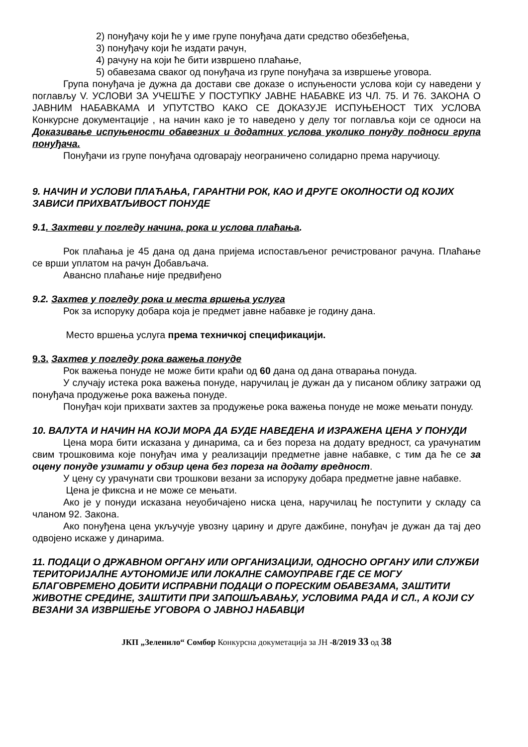2) понуђачу који ће у име групе понуђача дати средство обезбеђења,
3) понуђачу који ће издати рачун,
4) рачуну на који ће бити извршено плаћање,
5) обавезама сваког од понуђача из групе понуђача за извршење уговора.
Група понуђача је дужна да достави све доказе о испуњености услова који су наведени у поглављу V. УСЛОВИ ЗА УЧЕШЋЕ У ПОСТУПКУ ЈАВНЕ НАБАВКЕ ИЗ ЧЛ. 75. И 76. ЗАКОНА О ЈАВНИМ НАБАВКАМА И УПУТСТВО КАКО СЕ ДОКАЗУЈЕ ИСПУЊЕНОСТ ТИХ УСЛОВА Конкурсне документације , на начин како је то наведено у делу тог поглавља који се односи на Доказивање испуњености обавезних и додатних услова уколико понуду подноси група понуђача.
Понуђачи из групе понуђача одговарају неограничено солидарно према наручиоцу.
9. НАЧИН И УСЛОВИ ПЛАЋАЊА, ГАРАНТНИ РОК, КАО И ДРУГЕ ОКОЛНОСТИ ОД КОЈИХ ЗАВИСИ ПРИХВАТЉИВОСТ ПОНУДЕ
9.1. Захтеви у погледу начина, рока и услова плаћања.
Рок плаћања је 45 дана од дана пријема испостављеног речистрованог рачуна. Плаћање се врши уплатом на рачун Добављача.
Авансно плаћање није предвиђено
9.2. Захтев у погледу рока и места вршења услуга
Рок за испоруку добара која је предмет јавне набавке је годину дана.
Место вршења услуга према техничкој спецификацији.
9.3. Захтев у погледу рока важења понуде
Рок важења понуде не може бити краћи од 60 дана од дана отварања понуда.
У случају истека рока важења понуде, наручилац је дужан да у писаном облику затражи од понуђача продужење рока важења понуде.
Понуђач који прихвати захтев за продужење рока важења понуде не може мењати понуду.
10. ВАЛУТА И НАЧИН НА КОЈИ МОРА ДА БУДЕ НАВЕДЕНА И ИЗРАЖЕНА ЦЕНА У ПОНУДИ
Цена мора бити исказана у динарима, са и без пореза на додату вредност, са урачунатим свим трошковима које понуђач има у реализацији предметне јавне набавке, с тим да ће се за оцену понуде узимати у обзир цена без пореза на додату вредност.
У цену су урачунати сви трошкови везани за испоруку добара предметне јавне набавке.
Цена је фиксна и не може се мењати.
Ако је у понуди исказана неуобичајено ниска цена, наручилац ће поступити у складу са чланом 92. Закона.
Ако понуђена цена укључује увозну царину и друге дажбине, понуђач је дужан да тај део одвојено искаже у динарима.
11. ПОДАЦИ О ДРЖАВНОМ ОРГАНУ ИЛИ ОРГАНИЗАЦИЈИ, ОДНОСНО ОРГАНУ ИЛИ СЛУЖБИ ТЕРИТОРИЈАЛНЕ АУТОНОМИЈЕ ИЛИ ЛОКАЛНЕ САМОУПРАВЕ ГДЕ СЕ МОГУ БЛАГОВРЕМЕНО ДОБИТИ ИСПРАВНИ ПОДАЦИ О ПОРЕСКИМ ОБАВЕЗАМА, ЗАШТИТИ ЖИВОТНЕ СРЕДИНЕ, ЗАШТИТИ ПРИ ЗАПОШЉАВАЊУ, УСЛОВИМА РАДА И СЛ., А КОЈИ СУ ВЕЗАНИ ЗА ИЗВРШЕЊЕ УГОВОРА О ЈАВНОЈ НАБАВЦИ
ЈКП „Зеленило“ Сомбор Конкурсна докуметација за ЈН -8/2019 33 од 38